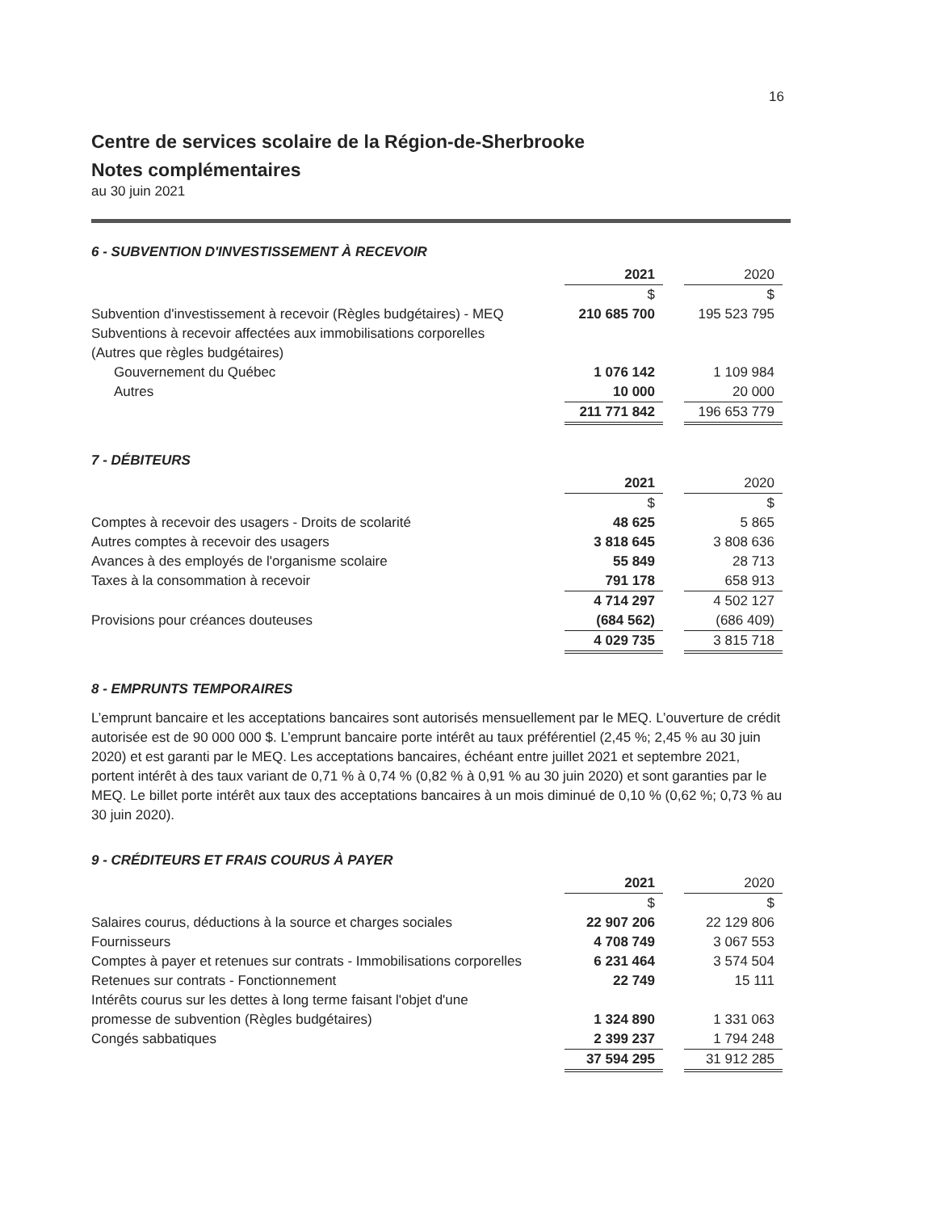16
Centre de services scolaire de la Région-de-Sherbrooke
Notes complémentaires
au 30 juin 2021
6 - SUBVENTION D'INVESTISSEMENT À RECEVOIR
| | 2021 | | 2020 |
| | $ | | $ |
| Subvention d'investissement à recevoir (Règles budgétaires) - MEQ | 210 685 700 | | 195 523 795 |
| Subventions à recevoir affectées aux immobilisations corporelles | | | |
| (Autres que règles budgétaires) | | | |
| Gouvernement du Québec | 1 076 142 | | 1 109 984 |
| Autres | 10 000 | | 20 000 |
| | 211 771 842 | | 196 653 779 |
7 - DÉBITEURS
| | 2021 | | 2020 |
| | $ | | $ |
| Comptes à recevoir des usagers - Droits de scolarité | 48 625 | | 5 865 |
| Autres comptes à recevoir des usagers | 3 818 645 | | 3 808 636 |
| Avances à des employés de l'organisme scolaire | 55 849 | | 28 713 |
| Taxes à la consommation à recevoir | 791 178 | | 658 913 |
| | 4 714 297 | | 4 502 127 |
| Provisions pour créances douteuses | (684 562) | | (686 409) |
| | 4 029 735 | | 3 815 718 |
8 - EMPRUNTS TEMPORAIRES
L’emprunt bancaire et les acceptations bancaires sont autorisés mensuellement par le MEQ. L’ouverture de crédit autorisée est de 90 000 000 $. L’emprunt bancaire porte intérêt au taux préférentiel (2,45 %; 2,45 % au 30 juin 2020) et est garanti par le MEQ. Les acceptations bancaires, échéant entre juillet 2021 et septembre 2021, portent intérêt à des taux variant de 0,71 % à 0,74 % (0,82 % à 0,91 % au 30 juin 2020) et sont garanties par le MEQ. Le billet porte intérêt aux taux des acceptations bancaires à un mois diminué de 0,10 % (0,62 %; 0,73 % au 30 juin 2020).
9 - CRÉDITEURS ET FRAIS COURUS À PAYER
| | 2021 | | 2020 |
| | $ | | $ |
| Salaires courus, déductions à la source et charges sociales | 22 907 206 | | 22 129 806 |
| Fournisseurs | 4 708 749 | | 3 067 553 |
| Comptes à payer et retenues sur contrats - Immobilisations corporelles | 6 231 464 | | 3 574 504 |
| Retenues sur contrats - Fonctionnement | 22 749 | | 15 111 |
| Intérêts courus sur les dettes à long terme faisant l'objet d'une | | | |
| promesse de subvention (Règles budgétaires) | 1 324 890 | | 1 331 063 |
| Congés sabbatiques | 2 399 237 | | 1 794 248 |
| | 37 594 295 | | 31 912 285 |